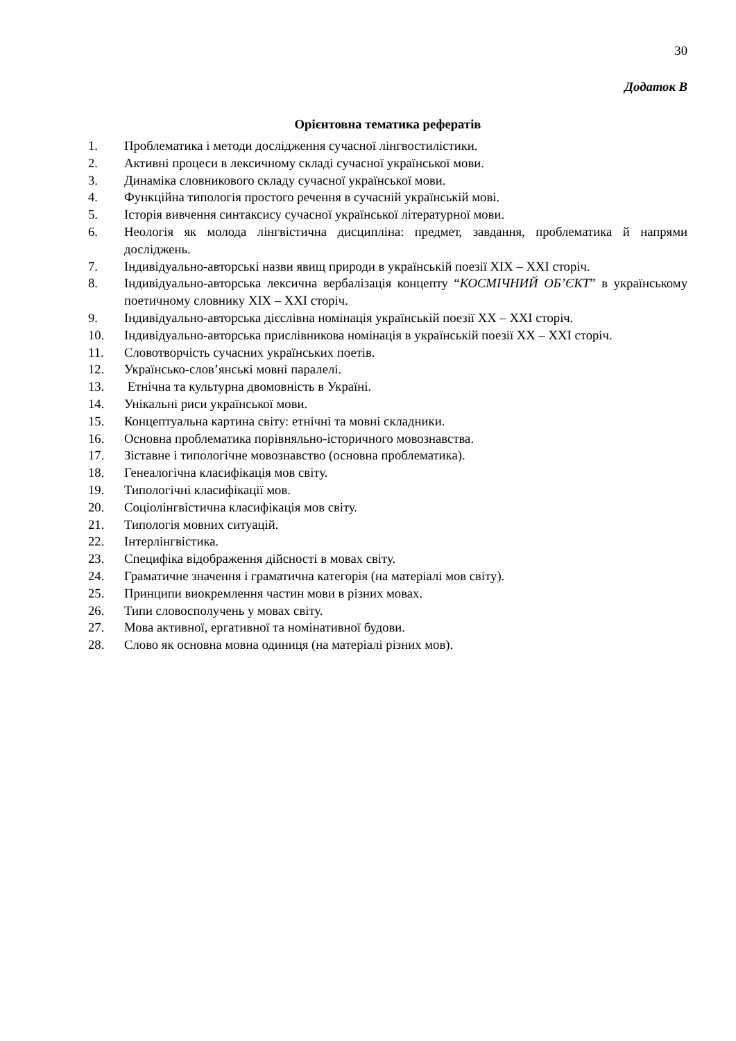30
Додаток В
Орієнтовна тематика рефератів
1. Проблематика і методи дослідження сучасної лінгвостилістики.
2. Активні процеси в лексичному складі сучасної української мови.
3. Динаміка словникового складу сучасної української мови.
4. Функційна типологія простого речення в сучасній українській мові.
5. Історія вивчення синтаксису сучасної української літературної мови.
6. Неологія як молода лінгвістична дисципліна: предмет, завдання, проблематика й напрями досліджень.
7. Індивідуально-авторські назви явищ природи в українській поезії XIX – XXI сторіч.
8. Індивідуально-авторська лексична вербалізація концепту “КОСМІЧНИЙ ОБ’ЄКТ” в українському поетичному словнику XIX – XXI сторіч.
9. Індивідуально-авторська дієслівна номінація українській поезії XX – XXI сторіч.
10. Індивідуально-авторська прислівникова номінація в українській поезії XX – XXI сторіч.
11. Словотворчість сучасних українських поетів.
12. Українсько-слов’янські мовні паралелі.
13. Етнічна та культурна двомовність в Україні.
14. Унікальні риси української мови.
15. Концептуальна картина світу: етнічні та мовні складники.
16. Основна проблематика порівняльно-історичного мовознавства.
17. Зіставне і типологічне мовознавство (основна проблематика).
18. Генеалогічна класифікація мов світу.
19. Типологічні класифікації мов.
20. Соціолінгвістична класифікація мов світу.
21. Типологія мовних ситуацій.
22. Інтерлінгвістика.
23. Специфіка відображення дійсності в мовах світу.
24. Граматичне значення і граматична категорія (на матеріалі мов світу).
25. Принципи виокремлення частин мови в різних мовах.
26. Типи словосполучень у мовах світу.
27. Мова активної, ергативної та номінативної будови.
28. Слово як основна мовна одиниця (на матеріалі різних мов).